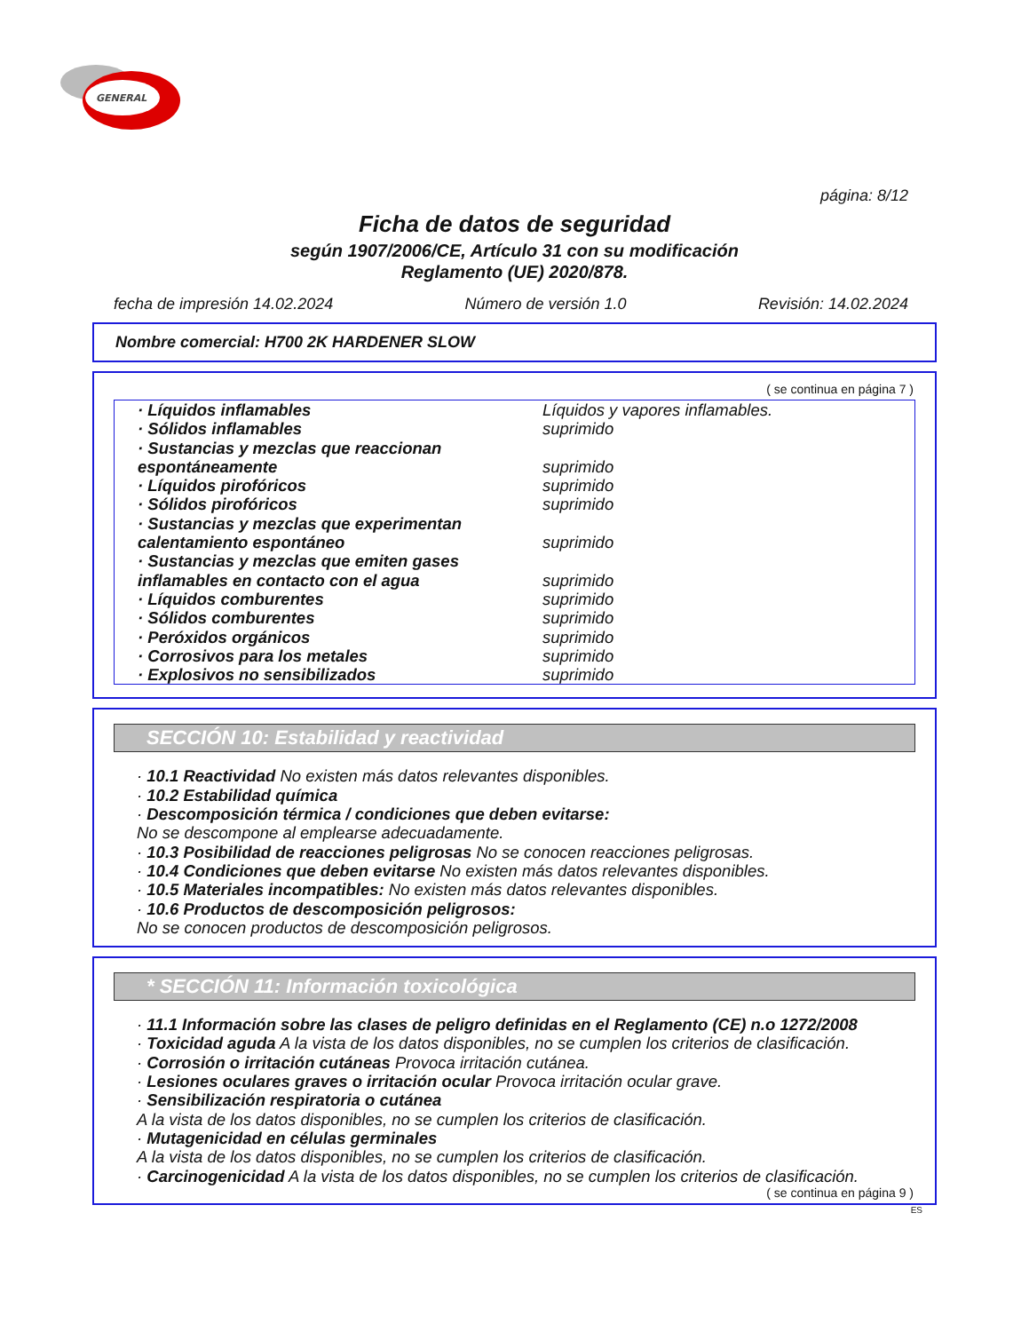GENERAL
página: 8/12
Ficha de datos de seguridad
según 1907/2006/CE, Artículo 31 con su modificación
Reglamento (UE) 2020/878.
fecha de impresión 14.02.2024 Número de versión 1.0 Revisión: 14.02.2024
Nombre comercial: H700 2K HARDENER SLOW
( se continua en página 7 )
| · Líquidos inflamables | Líquidos y vapores inflamables. |
| · Sólidos inflamables | suprimido |
| · Sustancias y mezclas que reaccionan espontáneamente | suprimido |
| · Líquidos pirofóricos | suprimido |
| · Sólidos pirofóricos | suprimido |
| · Sustancias y mezclas que experimentan calentamiento espontáneo | suprimido |
| · Sustancias y mezclas que emiten gases inflamables en contacto con el agua | suprimido |
| · Líquidos comburentes | suprimido |
| · Sólidos comburentes | suprimido |
| · Peróxidos orgánicos | suprimido |
| · Corrosivos para los metales | suprimido |
| · Explosivos no sensibilizados | suprimido |
SECCIÓN 10: Estabilidad y reactividad
· 10.1 Reactividad No existen más datos relevantes disponibles.
· 10.2 Estabilidad química
· Descomposición térmica / condiciones que deben evitarse:
No se descompone al emplearse adecuadamente.
· 10.3 Posibilidad de reacciones peligrosas No se conocen reacciones peligrosas.
· 10.4 Condiciones que deben evitarse No existen más datos relevantes disponibles.
· 10.5 Materiales incompatibles: No existen más datos relevantes disponibles.
· 10.6 Productos de descomposición peligrosos:
No se conocen productos de descomposición peligrosos.
* SECCIÓN 11: Información toxicológica
· 11.1 Información sobre las clases de peligro definidas en el Reglamento (CE) n.o 1272/2008
· Toxicidad aguda A la vista de los datos disponibles, no se cumplen los criterios de clasificación.
· Corrosión o irritación cutáneas Provoca irritación cutánea.
· Lesiones oculares graves o irritación ocular Provoca irritación ocular grave.
· Sensibilización respiratoria o cutánea
A la vista de los datos disponibles, no se cumplen los criterios de clasificación.
· Mutagenicidad en células germinales
A la vista de los datos disponibles, no se cumplen los criterios de clasificación.
· Carcinogenicidad A la vista de los datos disponibles, no se cumplen los criterios de clasificación.
( se continua en página 9 )
ES